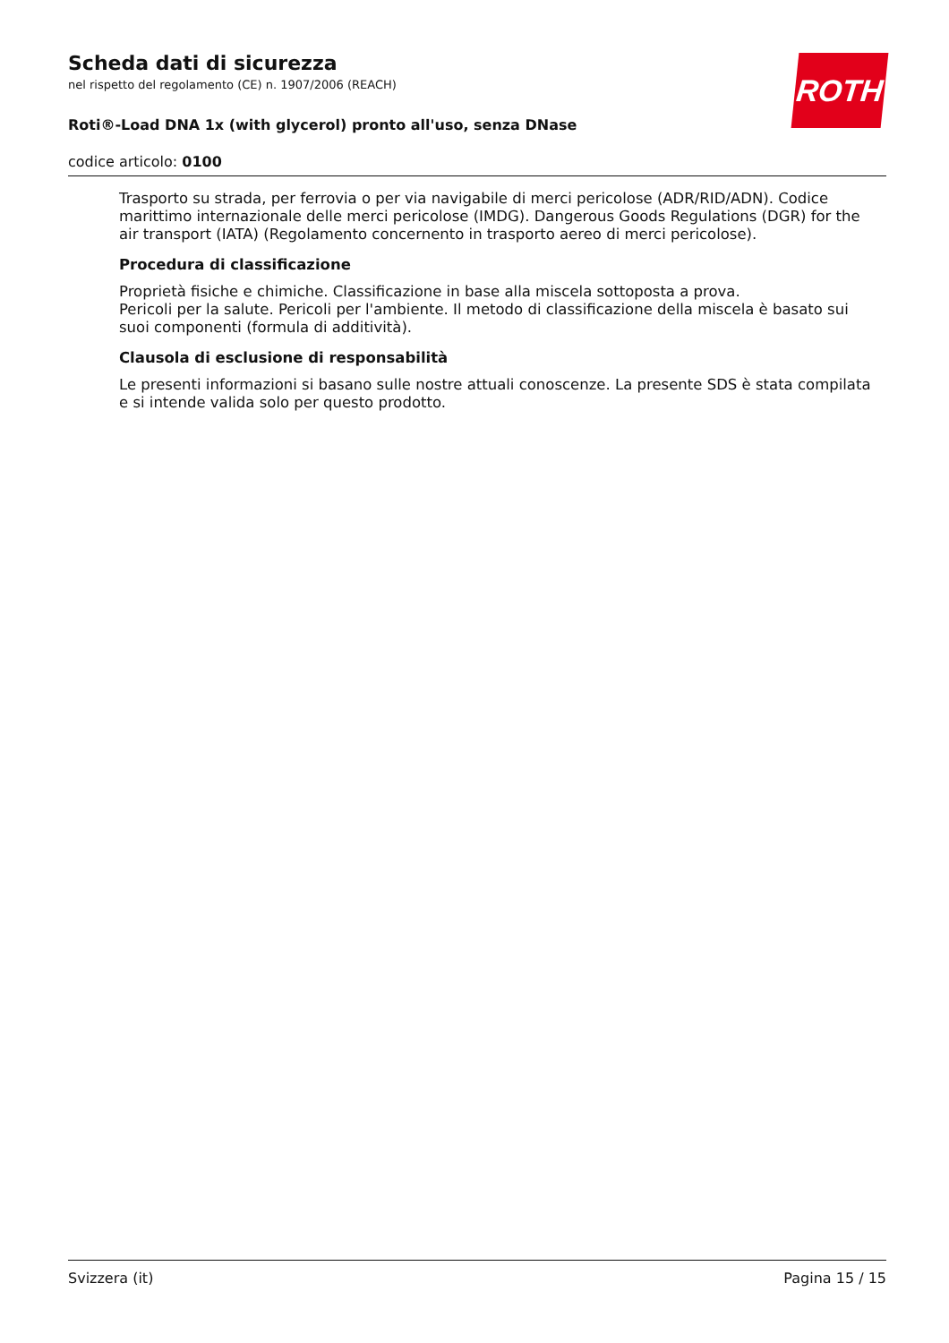Scheda dati di sicurezza
nel rispetto del regolamento (CE) n. 1907/2006 (REACH)
Roti®-Load DNA 1x (with glycerol) pronto all'uso, senza DNase
codice articolo: 0100
ROTH
Trasporto su strada, per ferrovia o per via navigabile di merci pericolose (ADR/RID/ADN). Codice marittimo internazionale delle merci pericolose (IMDG). Dangerous Goods Regulations (DGR) for the air transport (IATA) (Regolamento concernento in trasporto aereo di merci pericolose).
Procedura di classificazione
Proprietà fisiche e chimiche. Classificazione in base alla miscela sottoposta a prova.
Pericoli per la salute. Pericoli per l'ambiente. Il metodo di classificazione della miscela è basato sui suoi componenti (formula di additività).
Clausola di esclusione di responsabilità
Le presenti informazioni si basano sulle nostre attuali conoscenze. La presente SDS è stata compilata e si intende valida solo per questo prodotto.
Svizzera (it) Pagina 15 / 15